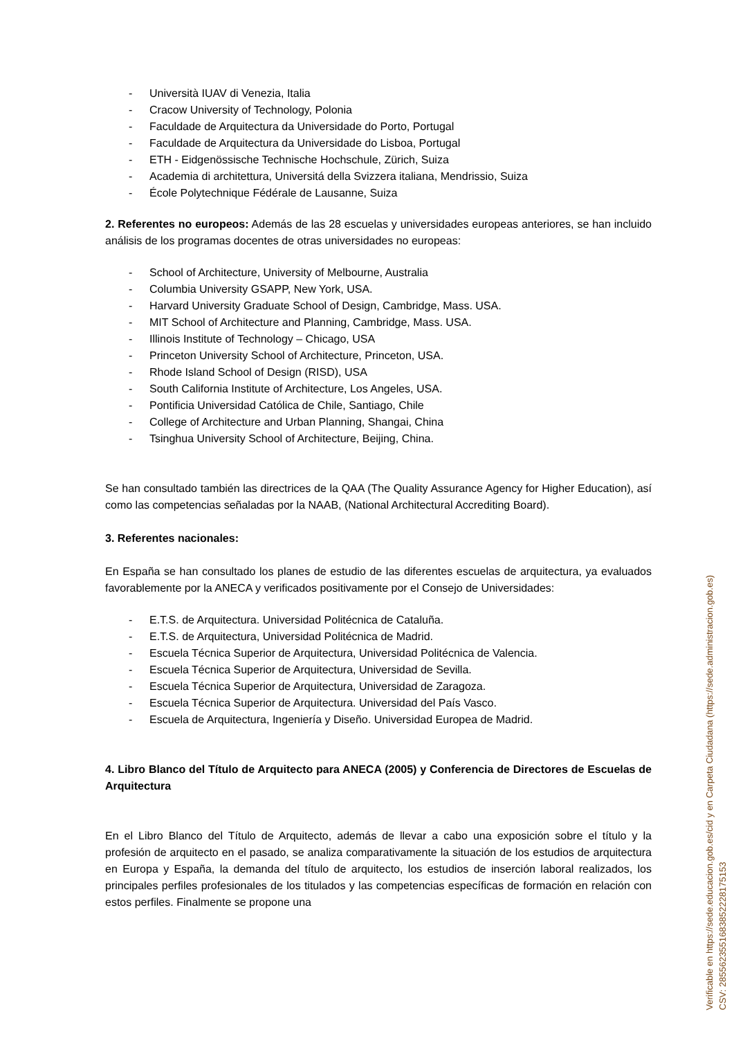- Università IUAV di Venezia, Italia
- Cracow University of Technology, Polonia
- Faculdade de Arquitectura da Universidade do Porto, Portugal
- Faculdade de Arquitectura da Universidade do Lisboa, Portugal
- ETH - Eidgenössische Technische Hochschule, Zürich, Suiza
- Academia di architettura, Universitá della Svizzera italiana, Mendrissio, Suiza
- École Polytechnique Fédérale de Lausanne, Suiza
2. Referentes no europeos: Además de las 28 escuelas y universidades europeas anteriores, se han incluido análisis de los programas docentes de otras universidades no europeas:
- School of Architecture, University of Melbourne, Australia
- Columbia University GSAPP, New York, USA.
- Harvard University Graduate School of Design, Cambridge, Mass. USA.
- MIT School of Architecture and Planning, Cambridge, Mass. USA.
- Illinois Institute of Technology – Chicago, USA
- Princeton University School of Architecture, Princeton, USA.
- Rhode Island School of Design (RISD), USA
- South California Institute of Architecture, Los Angeles, USA.
- Pontificia Universidad Católica de Chile, Santiago, Chile
- College of Architecture and Urban Planning, Shangai, China
- Tsinghua University School of Architecture, Beijing, China.
Se han consultado también las directrices de la QAA (The Quality Assurance Agency for Higher Education), así como las competencias señaladas por la NAAB, (National Architectural Accrediting Board).
3. Referentes nacionales:
En España se han consultado los planes de estudio de las diferentes escuelas de arquitectura, ya evaluados favorablemente por la ANECA y verificados positivamente por el Consejo de Universidades:
- E.T.S. de Arquitectura. Universidad Politécnica de Cataluña.
- E.T.S. de Arquitectura, Universidad Politécnica de Madrid.
- Escuela Técnica Superior de Arquitectura, Universidad Politécnica de Valencia.
- Escuela Técnica Superior de Arquitectura, Universidad de Sevilla.
- Escuela Técnica Superior de Arquitectura, Universidad de Zaragoza.
- Escuela Técnica Superior de Arquitectura. Universidad del País Vasco.
- Escuela de Arquitectura, Ingeniería y Diseño. Universidad Europea de Madrid.
4. Libro Blanco del Título de Arquitecto para ANECA (2005) y Conferencia de Directores de Escuelas de Arquitectura
En el Libro Blanco del Título de Arquitecto, además de llevar a cabo una exposición sobre el título y la profesión de arquitecto en el pasado, se analiza comparativamente la situación de los estudios de arquitectura en Europa y España, la demanda del título de arquitecto, los estudios de inserción laboral realizados, los principales perfiles profesionales de los titulados y las competencias específicas de formación en relación con estos perfiles. Finalmente se propone una
Verificable en https://sede.educacion.gob.es/cid y en Carpeta Ciudadana (https://sede.administracion.gob.es)
CSV: 2855623551683852228175153